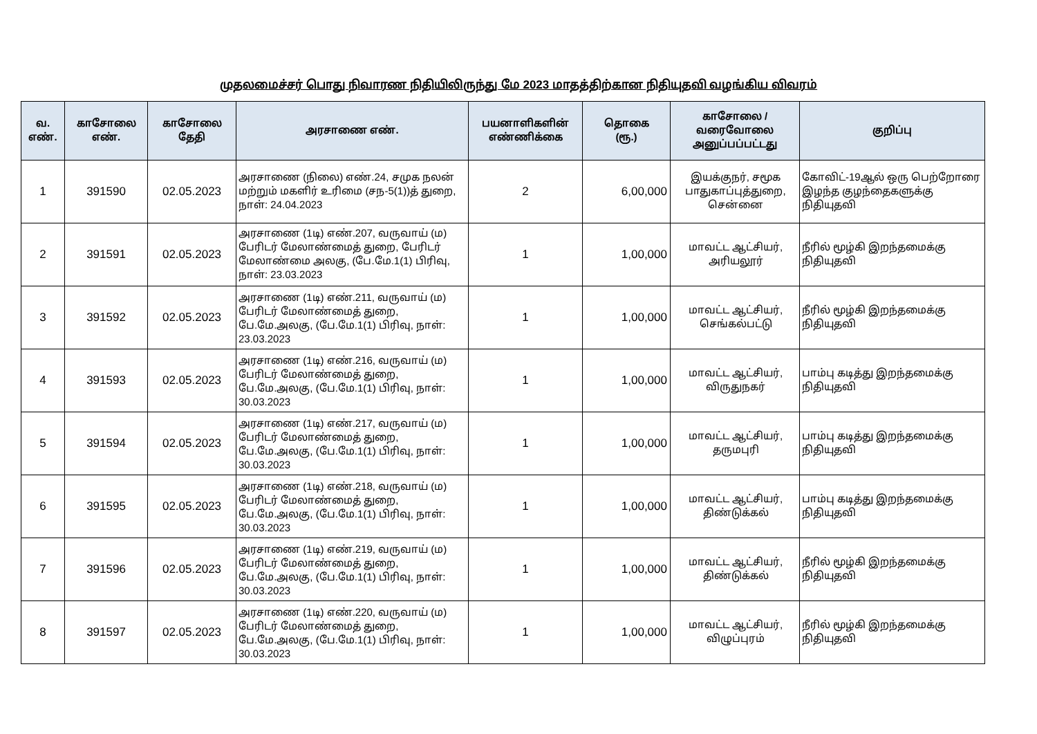முதலமைச்சர் பொது நிவாரண நிதியிலிருந்து மே 2023 மாதத்திற்கான நிதியுதவி வழங்கிய விவரம்
| வ. எண். | காசோலை எண். | காசோலை தேதி | அரசாணை எண். | பயனாளிகளின் எண்ணிக்கை | தொகை (ரூ.) | காசோலை / வரைவோலை அனுப்பப்பட்டது | குறிப்பு |
| --- | --- | --- | --- | --- | --- | --- | --- |
| 1 | 391590 | 02.05.2023 | அரசாணை (நிலை) எண்.24, சமுக நலன் மற்றும் மகளிர் உரிமை (சந-5(1))த் துறை, நாள்: 24.04.2023 | 2 | 6,00,000 | இயக்குநர், சமூக பாதுகாப்புத்துறை, சென்னை | கோவிட்-19ஆல் ஒரு பெற்றோரை இழந்த குழந்தைகளுக்கு நிதியுதவி |
| 2 | 391591 | 02.05.2023 | அரசாணை (1டி) எண்.207, வருவாய் (ம) பேரிடர் மேலாண்மைத் துறை, பேரிடர் மேலாண்மை அலகு, (பே.மே.1(1) பிரிவு, நாள்: 23.03.2023 | 1 | 1,00,000 | மாவட்ட ஆட்சியர், அரியலூர் | நீரில் மூழ்கி இறந்தமைக்கு நிதியுதவி |
| 3 | 391592 | 02.05.2023 | அரசாணை (1டி) எண்.211, வருவாய் (ம) பேரிடர் மேலாண்மைத் துறை, பே.மே.அலகு, (பே.மே.1(1) பிரிவு, நாள்: 23.03.2023 | 1 | 1,00,000 | மாவட்ட ஆட்சியர், செங்கல்பட்டு | நீரில் மூழ்கி இறந்தமைக்கு நிதியுதவி |
| 4 | 391593 | 02.05.2023 | அரசாணை (1டி) எண்.216, வருவாய் (ம) பேரிடர் மேலாண்மைத் துறை, பே.மே.அலகு, (பே.மே.1(1) பிரிவு, நாள்: 30.03.2023 | 1 | 1,00,000 | மாவட்ட ஆட்சியர், விருதுநகர் | பாம்பு கடித்து இறந்தமைக்கு நிதியுதவி |
| 5 | 391594 | 02.05.2023 | அரசாணை (1டி) எண்.217, வருவாய் (ம) பேரிடர் மேலாண்மைத் துறை, பே.மே.அலகு, (பே.மே.1(1) பிரிவு, நாள்: 30.03.2023 | 1 | 1,00,000 | மாவட்ட ஆட்சியர், தருமபுரி | பாம்பு கடித்து இறந்தமைக்கு நிதியுதவி |
| 6 | 391595 | 02.05.2023 | அரசாணை (1டி) எண்.218, வருவாய் (ம) பேரிடர் மேலாண்மைத் துறை, பே.மே.அலகு, (பே.மே.1(1) பிரிவு, நாள்: 30.03.2023 | 1 | 1,00,000 | மாவட்ட ஆட்சியர், திண்டுக்கல் | பாம்பு கடித்து இறந்தமைக்கு நிதியுதவி |
| 7 | 391596 | 02.05.2023 | அரசாணை (1டி) எண்.219, வருவாய் (ம) பேரிடர் மேலாண்மைத் துறை, பே.மே.அலகு, (பே.மே.1(1) பிரிவு, நாள்: 30.03.2023 | 1 | 1,00,000 | மாவட்ட ஆட்சியர், திண்டுக்கல் | நீரில் மூழ்கி இறந்தமைக்கு நிதியுதவி |
| 8 | 391597 | 02.05.2023 | அரசாணை (1டி) எண்.220, வருவாய் (ம) பேரிடர் மேலாண்மைத் துறை, பே.மே.அலகு, (பே.மே.1(1) பிரிவு, நாள்: 30.03.2023 | 1 | 1,00,000 | மாவட்ட ஆட்சியர், விழுப்புரம் | நீரில் மூழ்கி இறந்தமைக்கு நிதியுதவி |